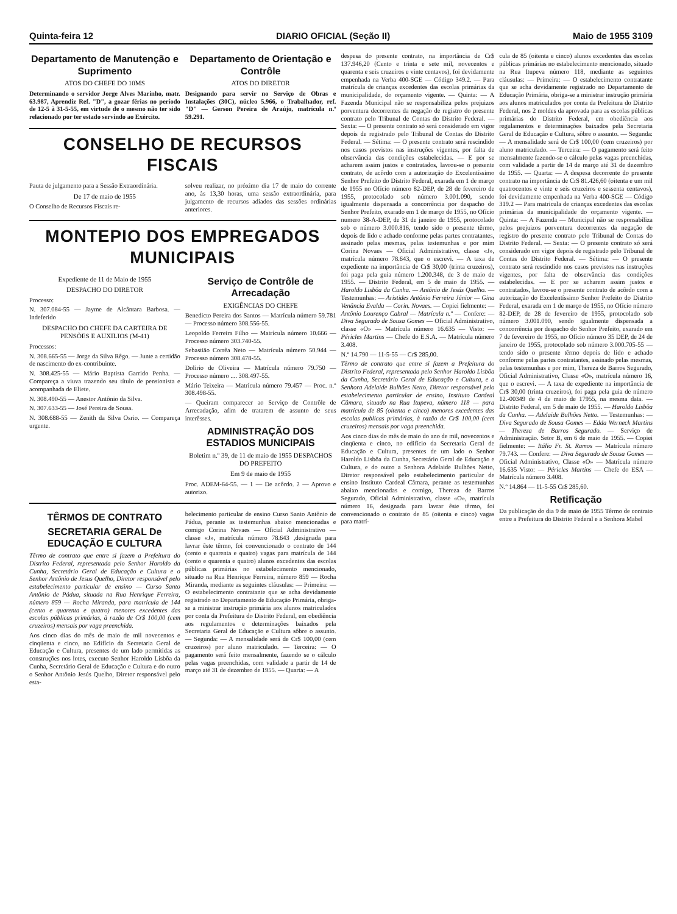Quinta-feira 12 DIARIO OFICIAL (Seção II) Maio de 1955 3109
Departamento de Manutenção e Suprimento
ATOS DO CHEFE DO 10MS
Determinando o servidor Jorge Alves Marinho, matr. 63.987, Aprendiz Ref. "D", a gozar férias no período de 12-5 à 31-5-55, em virtude de o mesmo não ter sido relacionado por ter estado servindo ao Exército.
Departamento de Orientação e Contrôle
ATOS DO DIRETOR
Designando para servir no Serviço de Obras e Instalações (30C), núcleo 5.966, o Trabalhador, ref. "D" — Gerson Pereira de Araújo, matrícula n.º 59.291.
CONSELHO DE RECURSOS FISCAIS
Pauta de julgamento para a Sessão Extraordinária.
De 17 de maio de 1955
O Conselho de Recursos Fiscais re-
solveu realizar, no próximo dia 17 de maio do corrente ano, às 13,30 horas, uma sessão extraordinária, para julgamento de recursos adiados das sessões ordinárias anteriores.
MONTEPIO DOS EMPREGADOS MUNICIPAIS
Expediente de 11 de Maio de 1955
DESPACHO DO DIRETOR
Processo:
N. 307.084-55 — Jayme de Alcântara Barbosa. — Indeferido
DESPACHO DO CHEFE DA CARTEIRA DE PENSÕES E AUXILIOS (M-41)
Processos:
N. 308.665-55 — Jorge da Silva Rêgo. — Junte a certidão de nascimento do ex-contribuinte.
N. 308.425-55 — Mário Baptista Garrido Penha. — Compareça a viuva trazendo seu título de pensionista e acompanhada de Eliete.
N. 308.490-55 — Anestor Antônio da Silva.
N. 307.633-55 — José Pereira de Sousa.
N. 308.688-55 — Zenith da Silva Osrio. — Compareça urgente.
Serviço de Contrôle de Arrecadação
EXIGÊNCIAS DO CHEFE
Benedicto Pereira dos Santos — Matrícula número 59.781 — Processo número 308.556-55.
Leopoldo Ferreira Filho — Matrícula número 10.666 — Processo número 303.740-55.
Sebastião Corrêa Neto — Matrícula número 50.944 — Processo número 308.478-55.
Dolirio de Oliveira — Matrícula número 79.750 — Processo número .... 308.497-55.
Mário Teixeira — Matrícula número 79.457 — Proc. n.º 308.498-55.
— Queiram comparecer ao Serviço de Contrôle de Arrecadação, afim de tratarem de assunto de seus interêsses.
ADMINISTRAÇÃO DOS ESTADIOS MUNICIPAIS
Boletim n.º 39, de 11 de maio de 1955 DESPACHOS DO PREFEITO
Em 9 de maio de 1955
Proc. ADEM-64-55. — 1 — De acôrdo. 2 — Aprovo e autorizo.
TÊRMOS DE CONTRATO
SECRETARIA GERAL De EDUCAÇÃO E CULTURA
Têrmo de contrato que entre si fazem a Prefeitura do Distrito Federal, representada pelo Senhor Haroldo da Cunha, Secretário Geral de Educação e Cultura e o Senhor Antônio de Jesus Quelho, Diretor responsável pelo estabelecimento particular de ensino — Curso Santo Antônio de Pádua, situada na Rua Henrique Ferreira, número 859 — Rocha Miranda, para matrícula de 144 (cento e quarenta e quatro) menores excedentes das escolas públicas primárias, à razão de Cr$ 100,00 (cem cruzeiros) mensais por vaga preenchida.
Aos cinco dias do mês de maio de mil novecentos e cinqüenta e cinco, no Edifício da Secretaria Geral de Educação e Cultura, presentes de um lado permitidas as construções nos lotes, executo Senhor Haroldo Lisbôa da Cunha, Secretário Geral de Educação e Cultura e do outro o Senhor Antônio Jesús Quelho, Diretor responsável pelo esta-
belecimento particular de ensino Curso Santo Antônio de Pádua, perante as testemunhas abaixo mencionadas e comigo Corina Novaes — Oficial Administrativo — classe «J», matrícula número 78.643 ,designada para lavrar êste têrmo, foi convencionado o contrato de 144 (cento e quarenta e quatro) vagas para matrícula de 144 (cento e quarenta e quatro) alunos excedentes das escolas públicas primárias no estabelecimento mencionado, situado na Rua Henrique Ferreira, número 859 — Rocha Miranda, mediante as seguintes cláusulas: — Primeira: — O estabelecimento contratante que se acha devidamente registrado no Departamento de Educação Primária, obriga-se a ministrar instrução primária aos alunos matriculados por conta da Prefeitura do Distrito Federal, em obediência aos regulamentos e determinações baixados pela Secretaria Geral de Educação e Cultura sôbre o assunto. — Segunda: — A mensalidade será de Cr$ 100,00 (cem cruzeiros) por aluno matriculado. — Terceira: — O pagamento será feito mensalmente, fazendo se o cálculo pelas vagas preenchidas, com validade a partir de 14 de março até 31 de dezembro de 1955. — Quarta: — A
despesa do presente contrato, na importância de Cr$ 137.946,20 (Cento e trinta e sete mil, novecentos e quarenta e seis cruzeiros e vinte centavos), foi devidamente empenhada na Verba 400-SGE — Código 349.2. — Para matrícula de crianças excedentes das escolas primárias da municipalidade, do orçamento vigente. — Quinta: — A Fazenda Municipal não se responsabiliza pelos prejuizos porventura decorrentes da negação de registro do presente contrato pelo Tribunal de Contas do Distrito Federal. — Sexta: — O presente contrato só será considerado em vigor depois de registrado pelo Tribunal de Contas do Distrito Federal. — Sétima: — O presente contrato será rescindido nos casos previstos nas instruções vigentes, por falta de observância das condições estabelecidas. — E por se acharem assim justos e contratados, lavrou-se o presente contrato, de acôrdo com a autorização do Excelentíssimo Senhor Prefeito do Distrito Federal, exarada em 1 de março de 1955 no Ofício número 82-DEP, de 28 de fevereiro de 1955, protocolado sob número 3.001.090, sendo igualmente dispensada a concorrência por despacho do Senhor Prefeito, exarado em 1 de março de 1955, no Ofício numero 38-A-DEP, de 31 de janeiro de 1955, protocolado sob o número 3.000.816, tendo sido o presente têrmo, depois de lido e achado conforme pelas partes contratantes, assinado pelas mesmas, pelas testemunhas e por mim Corina Novaes — Oficial Administrativo, classe «J», matrícula número 78.643, que o escrevi. — A taxa de expediente na importância de Cr$ 30,00 (trinta cruzeiros), foi paga pela guia número 1.200.348, de 3 de maio de 1955. — Distrito Federal, em 5 de maio de 1955. — Haroldo Lisbôa da Cunha. — Antônio de Jesús Quelho. — Testemunhas: — Aristides Antônio Ferreira Júnior — Gina Venância Evalda — Corin. Novaes. — Copiei fielmente: — Antônio Lourenço Cabral — Matrícula n.º — Confere: — Diva Segurado de Sousa Gomes — Oficial Administrativo, classe «O» — Matrícula número 16.635 — Visto: — Péricles Martins — Chefe do E.S.A. — Matrícula número 3.408.
N.º 14.790 — 11-5-55 — Cr$ 285,00.
Têrmo de contrato que entre si fazem a Prefeitura do Distrito Federal, representada pelo Senhor Haroldo Lisbôa da Cunha, Secretário Geral de Educação e Cultura, e a Senhora Adelaide Bulhões Netto, Diretor responsável pelo estabelecimento particular de ensino, Instituto Cardeal Câmara, situado na Rua Itupeva, número 118 — para matrícula de 85 (oitenta e cinco) menores excedentes das escolas publicas primárias, à razão de Cr$ 100,00 (cem cruzeiros) mensais por vaga preenchida.
Aos cinco dias do mês de maio do ano de mil, novecentos e cinqüenta e cinco, no edifício da Secretaria Geral de Educação e Cultura, presentes de um lado o Senhor Haroldo Lisbôa da Cunha, Secretário Geral de Educação e Cultura, e do outro a Senhora Adelaide Bulhões Netto, Diretor responsável pelo estabelecimento particular de ensino Instituto Cardeal Câmara, perante as testemunhas abaixo mencionadas e comigo, Thereza de Barros Segurado, Oficial Administrativo, classe «O», matrícula número 16, designada para lavrar êste têrmo, foi convencionado o contrato de 85 (oitenta e cinco) vagas para matrí-
cula de 85 (oitenta e cinco) alunos excedentes das escolas públicas primárias no estabelecimento mencionado, situado na Rua Itupeva número 118, mediante as seguintes cláusulas: — Primeira: — O estabelecimento contratante que se acha devidamente registrado no Departamento de Educação Primária, obriga-se a ministrar instrução primária aos alunos matriculados por conta da Prefeitura do Distrito Federal, nos 2 moldes da aprovada para as escolas públicas primárias do Distrito Federal, em obediência aos regulamentos e determinações baixados pela Secretaria Geral de Educação e Cultura, sôbre o assunto. — Segunda: — A mensalidade será de Cr$ 100,00 (cem cruzeiros) por aluno matriculado. — Terceira: — O pagamento será feito mensalmente fazendo-se o cálculo pelas vagas preenchidas, com validade a partir de 14 de março até 31 de dezembro de 1955. — Quarta: — A despesa decorrente do presente contrato na importância de Cr$ 81.426,60 (oitenta e um mil quatrocentos e vinte e seis cruzeiros e sessenta centavos), foi devidamente empenhada na Verba 400-SGE — Código 319.2 — Para matricula de crianças excedentes das escolas primárias da municipalidade do orçamento vigente. — Quinta: — A Fazenda — Municipal não se responsabiliza pelos prejuizos porventura decorrentes da negação de registro do presente contrato pelo Tribunal de Contas do Distrito Federal. — Sexta: — O presente contrato só será considerado em vigor depois de registrado pelo Tribunal de Contas do Distrito Federal. — Sétima: — O presente contrato será rescindido nos casos previstos nas instruções vigentes, por falta de observância das condições estabelecidas. — E por se acharem assim justos e contratados, lavrou-se o presente contrato de acôrdo com a autorização do Excelentíssimo Senhor Prefeito do Distrito Federal, exarada em 1 de março de 1955, no Ofício número 82-DEP, de 28 de fevereiro de 1955, protocolado sob número 3.001.090, sendo igualmente dispensada a concorrência por despacho do Senhor Prefeito, exarado em 7 de fevereiro de 1955, no Ofício número 35 DEP, de 24 de janeiro de 1955, protocolado sob número 3.000.705-55 — tendo sido o presente têrmo depois de lido e achado conforme pelas partes contratantes, assinado pelas mesmas, pelas testemunhas e por mim, Thereza de Barros Segurado, Oficial Administrativo, Classe «O», matrícula número 16, que o escrevi. — A taxa de expediente na importância de Cr$ 30,00 (trinta cruzeiros), foi paga pela guia de número 12.-00349 de 4 de maio de 17955, na mesma data. — Distrito Federal, em 5 de maio de 1955. — Haroldo Lisbôa da Cunha. — Adelaide Bulhões Netto. — Testemunhas: — Diva Segurado de Sousa Gomes — Edda Werneck Martins — Thereza de Barros Segurado. — Serviço de Administração. Setor B, em 6 de maio de 1955. — Copiei fielmente: — Itálio Fr. St. Ramos — Matrícula número 79.743. — Confere: — Diva Segurado de Sousa Gomes — Oficial Administrativo, Classe «O» — Matrícula número 16.635 Visto: — Péricles Martins — Chefe do ESA — Matrícula número 3.408.
N.º 14.864 — 11-5-55 Cr$ 285,60.
Retificação
Da publicação do dia 9 de maio de 1955 Têrmo de contrato entre a Prefeitura do Distrito Federal e a Senhora Mabel